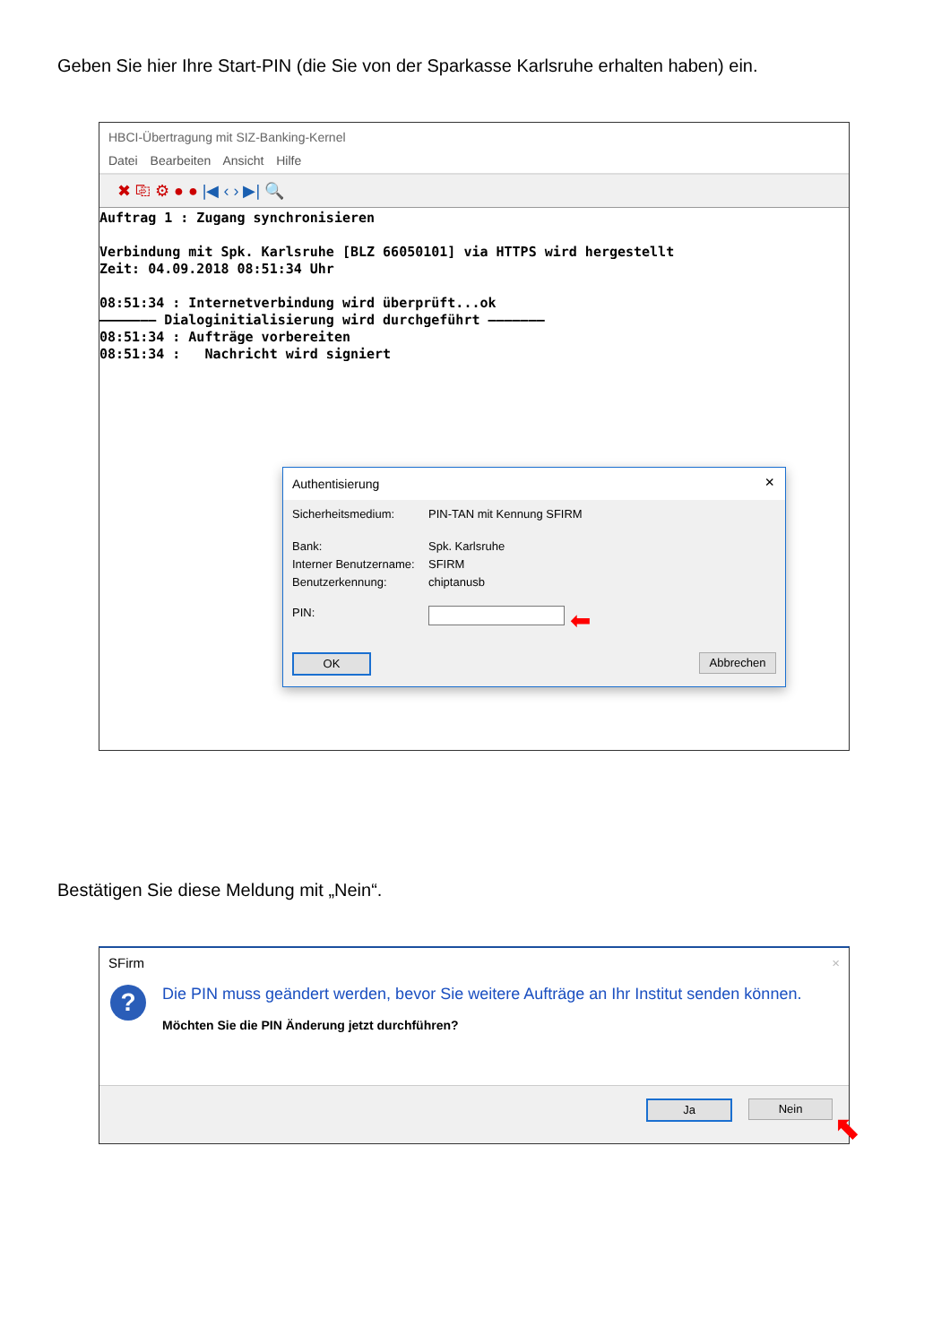Geben Sie hier Ihre Start-PIN (die Sie von der Sparkasse Karlsruhe erhalten haben) ein.
HBCI-Übertragung mit SIZ-Banking-Kernel
Datei Bearbeiten Ansicht Hilfe
✖ ⎘ ⚙ ● ● |◀ ‹ › ▶| 🔍
Auftrag 1 : Zugang synchronisieren Verbindung mit Spk. Karlsruhe [BLZ 66050101] via HTTPS wird hergestellt Zeit: 04.09.2018 08:51:34 Uhr 08:51:34 : Internetverbindung wird überprüft...ok ——————— Dialoginitialisierung wird durchgeführt ——————— 08:51:34 : Aufträge vorbereiten 08:51:34 : Nachricht wird signiert
Authentisierung ×
Sicherheitsmedium: PIN-TAN mit Kennung SFIRM
Bank: Spk. Karlsruhe
Interner Benutzername: SFIRM
Benutzerkennung: chiptanusb
PIN: ⬅
OK Abbrechen
Bestätigen Sie diese Meldung mit „Nein“.
SFirm ×
?
Die PIN muss geändert werden, bevor Sie weitere Aufträge an Ihr Institut senden können.
Möchten Sie die PIN Änderung jetzt durchführen?
Ja Nein
⬉